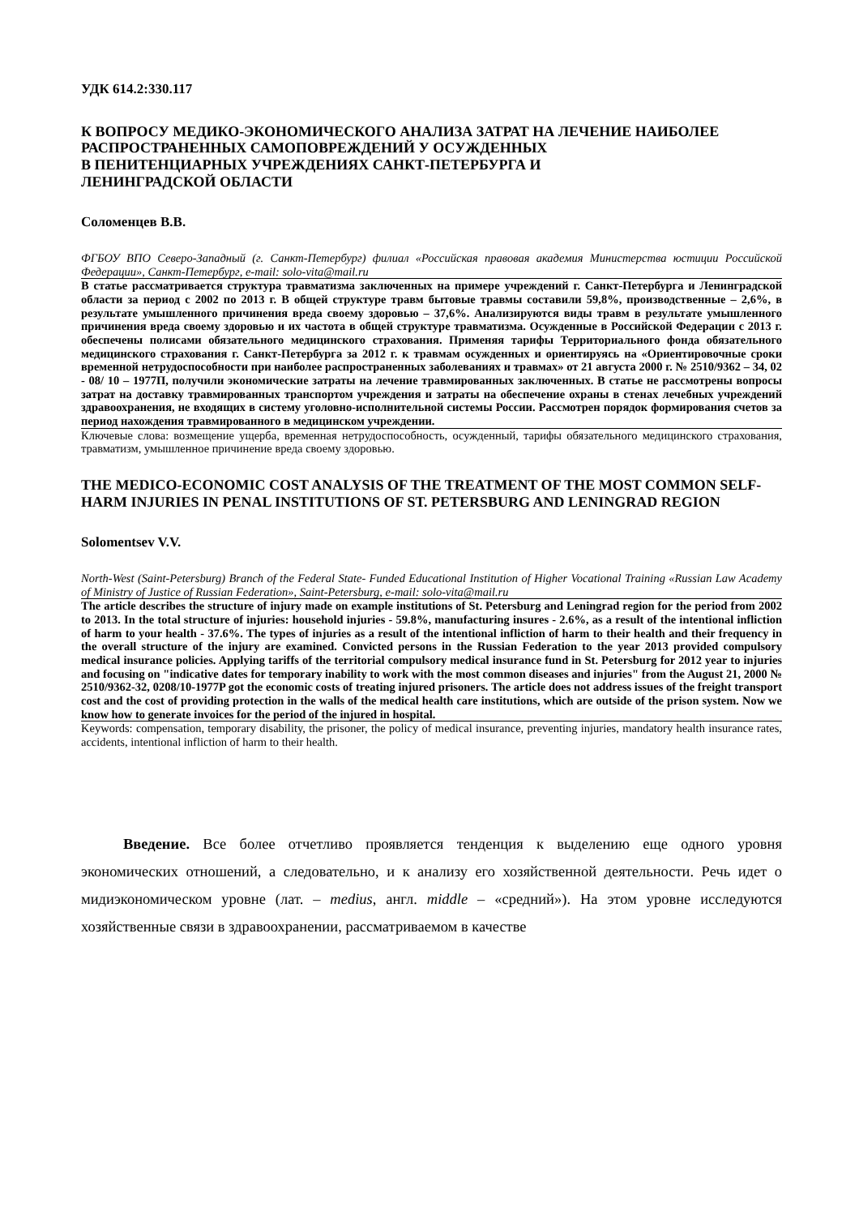УДК 614.2:330.117
К ВОПРОСУ МЕДИКО-ЭКОНОМИЧЕСКОГО АНАЛИЗА ЗАТРАТ НА ЛЕЧЕНИЕ НАИБОЛЕЕ РАСПРОСТРАНЕННЫХ САМОПОВРЕЖДЕНИЙ У ОСУЖДЕННЫХ
В ПЕНИТЕНЦИАРНЫХ УЧРЕЖДЕНИЯХ САНКТ-ПЕТЕРБУРГА И
ЛЕНИНГРАДСКОЙ ОБЛАСТИ
Соломенцев В.В.
ФГБОУ ВПО Северо-Западный (г. Санкт-Петербург) филиал «Российская правовая академия Министерства юстиции Российской Федерации», Санкт-Петербург, e-mail: solo-vita@mail.ru
В статье рассматривается структура травматизма заключенных на примере учреждений г. Санкт-Петербурга и Ленинградской области за период с 2002 по 2013 г. В общей структуре травм бытовые травмы составили 59,8%, производственные – 2,6%, в результате умышленного причинения вреда своему здоровью – 37,6%. Анализируются виды травм в результате умышленного причинения вреда своему здоровью и их частота в общей структуре травматизма. Осужденные в Российской Федерации с 2013 г. обеспечены полисами обязательного медицинского страхования. Применяя тарифы Территориального фонда обязательного медицинского страхования г. Санкт-Петербурга за 2012 г. к травмам осужденных и ориентируясь на «Ориентировочные сроки временной нетрудоспособности при наиболее распространенных заболеваниях и травмах» от 21 августа 2000 г. № 2510/9362 – 34, 02 - 08/ 10 – 1977П, получили экономические затраты на лечение травмированных заключенных. В статье не рассмотрены вопросы затрат на доставку травмированных транспортом учреждения и затраты на обеспечение охраны в стенах лечебных учреждений здравоохранения, не входящих в систему уголовно-исполнительной системы России. Рассмотрен порядок формирования счетов за период нахождения травмированного в медицинском учреждении.
Ключевые слова: возмещение ущерба, временная нетрудоспособность, осужденный, тарифы обязательного медицинского страхования, травматизм, умышленное причинение вреда своему здоровью.
THE MEDICO-ECONOMIC COST ANALYSIS OF THE TREATMENT OF THE MOST COMMON SELF-HARM INJURIES IN PENAL INSTITUTIONS OF ST. PETERSBURG AND LENINGRAD REGION
Solomentsev V.V.
North-West (Saint-Petersburg) Branch of the Federal State- Funded Educational Institution of Higher Vocational Training «Russian Law Academy of Ministry of Justice of Russian Federation», Saint-Petersburg, e-mail: solo-vita@mail.ru
The article describes the structure of injury made on example institutions of St. Petersburg and Leningrad region for the period from 2002 to 2013. In the total structure of injuries: household injuries - 59.8%, manufacturing insures - 2.6%, as a result of the intentional infliction of harm to your health - 37.6%. The types of injuries as a result of the intentional infliction of harm to their health and their frequency in the overall structure of the injury are examined. Convicted persons in the Russian Federation to the year 2013 provided compulsory medical insurance policies. Applying tariffs of the territorial compulsory medical insurance fund in St. Petersburg for 2012 year to injuries and focusing on "indicative dates for temporary inability to work with the most common diseases and injuries" from the August 21, 2000 № 2510/9362-32, 0208/10-1977P got the economic costs of treating injured prisoners. The article does not address issues of the freight transport cost and the cost of providing protection in the walls of the medical health care institutions, which are outside of the prison system. Now we know how to generate invoices for the period of the injured in hospital.
Keywords: compensation, temporary disability, the prisoner, the policy of medical insurance, preventing injuries, mandatory health insurance rates, accidents, intentional infliction of harm to their health.
Введение. Все более отчетливо проявляется тенденция к выделению еще одного уровня экономических отношений, а следовательно, и к анализу его хозяйственной деятельности. Речь идет о мидиэкономическом уровне (лат. – medius, англ. middle – «средний»). На этом уровне исследуются хозяйственные связи в здравоохранении, рассматриваемом в качестве